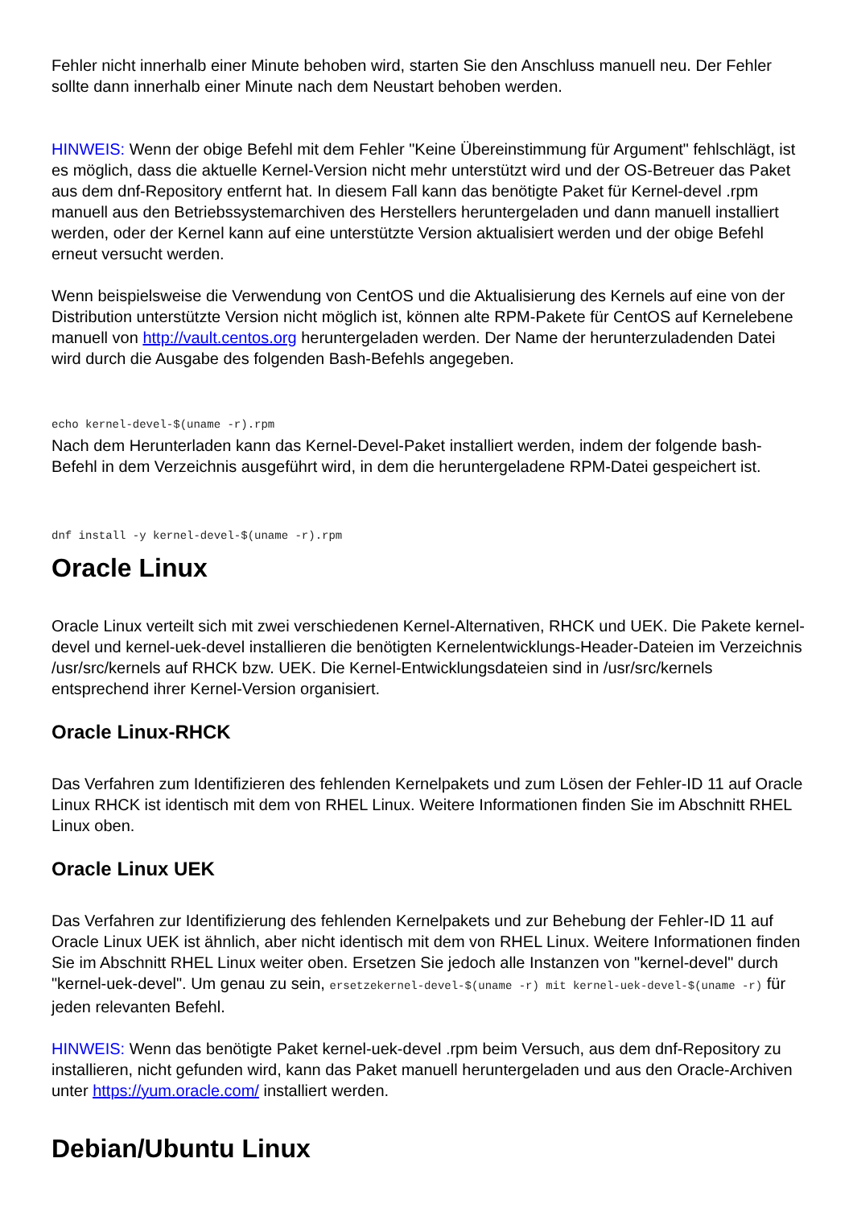Fehler nicht innerhalb einer Minute behoben wird, starten Sie den Anschluss manuell neu. Der Fehler sollte dann innerhalb einer Minute nach dem Neustart behoben werden.
HINWEIS: Wenn der obige Befehl mit dem Fehler "Keine Übereinstimmung für Argument" fehlschlägt, ist es möglich, dass die aktuelle Kernel-Version nicht mehr unterstützt wird und der OS-Betreuer das Paket aus dem dnf-Repository entfernt hat. In diesem Fall kann das benötigte Paket für Kernel-devel .rpm manuell aus den Betriebssystemarchiven des Herstellers heruntergeladen und dann manuell installiert werden, oder der Kernel kann auf eine unterstützte Version aktualisiert werden und der obige Befehl erneut versucht werden.
Wenn beispielsweise die Verwendung von CentOS und die Aktualisierung des Kernels auf eine von der Distribution unterstützte Version nicht möglich ist, können alte RPM-Pakete für CentOS auf Kernelebene manuell von http://vault.centos.org heruntergeladen werden. Der Name der herunterzuladenden Datei wird durch die Ausgabe des folgenden Bash-Befehls angegeben.
echo kernel-devel-$(uname -r).rpm
Nach dem Herunterladen kann das Kernel-Devel-Paket installiert werden, indem der folgende bash-Befehl in dem Verzeichnis ausgeführt wird, in dem die heruntergeladene RPM-Datei gespeichert ist.
dnf install -y kernel-devel-$(uname -r).rpm
Oracle Linux
Oracle Linux verteilt sich mit zwei verschiedenen Kernel-Alternativen, RHCK und UEK. Die Pakete kernel-devel und kernel-uek-devel installieren die benötigten Kernelentwicklungs-Header-Dateien im Verzeichnis /usr/src/kernels auf RHCK bzw. UEK. Die Kernel-Entwicklungsdateien sind in /usr/src/kernels entsprechend ihrer Kernel-Version organisiert.
Oracle Linux-RHCK
Das Verfahren zum Identifizieren des fehlenden Kernelpakets und zum Lösen der Fehler-ID 11 auf Oracle Linux RHCK ist identisch mit dem von RHEL Linux. Weitere Informationen finden Sie im Abschnitt RHEL Linux oben.
Oracle Linux UEK
Das Verfahren zur Identifizierung des fehlenden Kernelpakets und zur Behebung der Fehler-ID 11 auf Oracle Linux UEK ist ähnlich, aber nicht identisch mit dem von RHEL Linux. Weitere Informationen finden Sie im Abschnitt RHEL Linux weiter oben. Ersetzen Sie jedoch alle Instanzen von "kernel-devel" durch "kernel-uek-devel". Um genau zu sein, ersetzekernel-devel-$(uname -r) mit kernel-uek-devel-$(uname -r) für jeden relevanten Befehl.
HINWEIS: Wenn das benötigte Paket kernel-uek-devel .rpm beim Versuch, aus dem dnf-Repository zu installieren, nicht gefunden wird, kann das Paket manuell heruntergeladen und aus den Oracle-Archiven unter https://yum.oracle.com/ installiert werden.
Debian/Ubuntu Linux